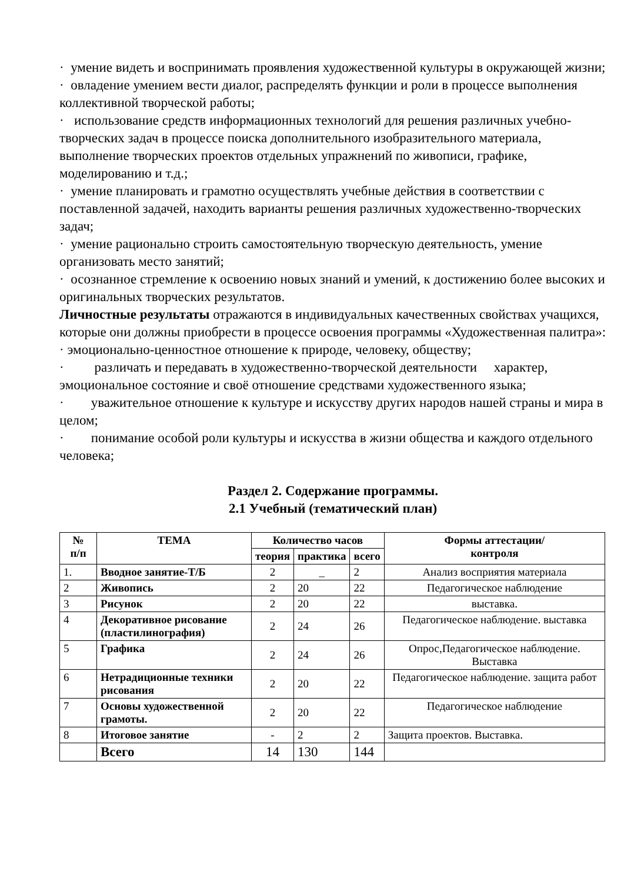· умение видеть и воспринимать проявления художественной культуры в окружающей жизни;
· овладение умением вести диалог, распределять функции и роли в процессе выполнения коллективной творческой работы;
· использование средств информационных технологий для решения различных учебно-творческих задач в процессе поиска дополнительного изобразительного материала, выполнение творческих проектов отдельных упражнений по живописи, графике, моделированию и т.д.;
· умение планировать и грамотно осуществлять учебные действия в соответствии с поставленной задачей, находить варианты решения различных художественно-творческих задач;
· умение рационально строить самостоятельную творческую деятельность, умение организовать место занятий;
· осознанное стремление к освоению новых знаний и умений, к достижению более высоких и оригинальных творческих результатов.
Личностные результаты отражаются в индивидуальных качественных свойствах учащихся, которые они должны приобрести в процессе освоения программы «Художественная палитра»:
· эмоционально-ценностное отношение к природе, человеку, обществу;
· различать и передавать в художественно-творческой деятельности характер, эмоциональное состояние и своё отношение средствами художественного языка;
· уважительное отношение к культуре и искусству других народов нашей страны и мира в целом;
· понимание особой роли культуры и искусства в жизни общества и каждого отдельного человека;
Раздел 2. Содержание программы.
2.1 Учебный (тематический план)
| № п/п | ТЕМА | Количество часов | | | Формы аттестации/ контроля |
| --- | --- | --- | --- | --- | --- |
| | | теория | практика | всего | |
| 1. | Вводное занятие-Т/Б | 2 | _ | 2 | Анализ восприятия материала |
| 2 | Живопись | 2 | 20 | 22 | Педагогическое наблюдение |
| 3 | Рисунок | 2 | 20 | 22 | выставка. |
| 4 | Декоративное рисование (пластилинография) | 2 | 24 | 26 | Педагогическое наблюдение. выставка |
| 5 | Графика | 2 | 24 | 26 | Опрос,Педагогическое наблюдение. Выставка |
| 6 | Нетрадиционные техники рисования | 2 | 20 | 22 | Педагогическое наблюдение. защита работ |
| 7 | Основы художественной грамоты. | 2 | 20 | 22 | Педагогическое наблюдение |
| 8 | Итоговое занятие | - | 2 | 2 | Защита проектов. Выставка. |
| | Всего | 14 | 130 | 144 | |